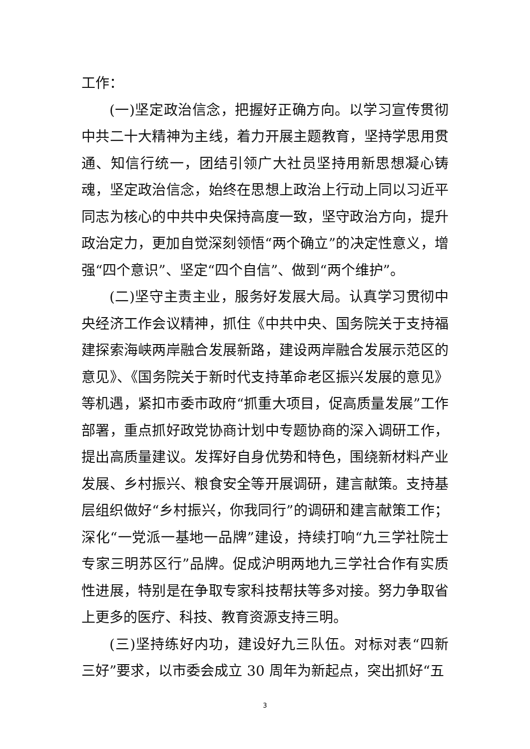工作：
(一)坚定政治信念，把握好正确方向。以学习宣传贯彻中共二十大精神为主线，着力开展主题教育，坚持学思用贯通、知信行统一，团结引领广大社员坚持用新思想凝心铸魂，坚定政治信念，始终在思想上政治上行动上同以习近平同志为核心的中共中央保持高度一致，坚守政治方向，提升政治定力，更加自觉深刻领悟“两个确立”的决定性意义，增强“四个意识”、坚定“四个自信”、做到“两个维护”。
(二)坚守主责主业，服务好发展大局。认真学习贯彻中央经济工作会议精神，抓住《中共中央、国务院关于支持福建探索海峡两岸融合发展新路，建设两岸融合发展示范区的意见》、《国务院关于新时代支持革命老区振兴发展的意见》等机遇，紧扣市委市政府“抓重大项目，促高质量发展”工作部署，重点抓好政党协商计划中专题协商的深入调研工作，提出高质量建议。发挥好自身优势和特色，围绕新材料产业发展、乡村振兴、粮食安全等开展调研，建言献策。支持基层组织做好“乡村振兴，你我同行”的调研和建言献策工作；深化“一党派一基地一品牌”建设，持续打响“九三学社院士专家三明苏区行”品牌。促成沪明两地九三学社合作有实质性进展，特别是在争取专家科技帮扶等多对接。努力争取省上更多的医疗、科技、教育资源支持三明。
(三)坚持练好内功，建设好九三队伍。对标对表“四新三好”要求，以市委会成立 30 周年为新起点，突出抓好“五
3